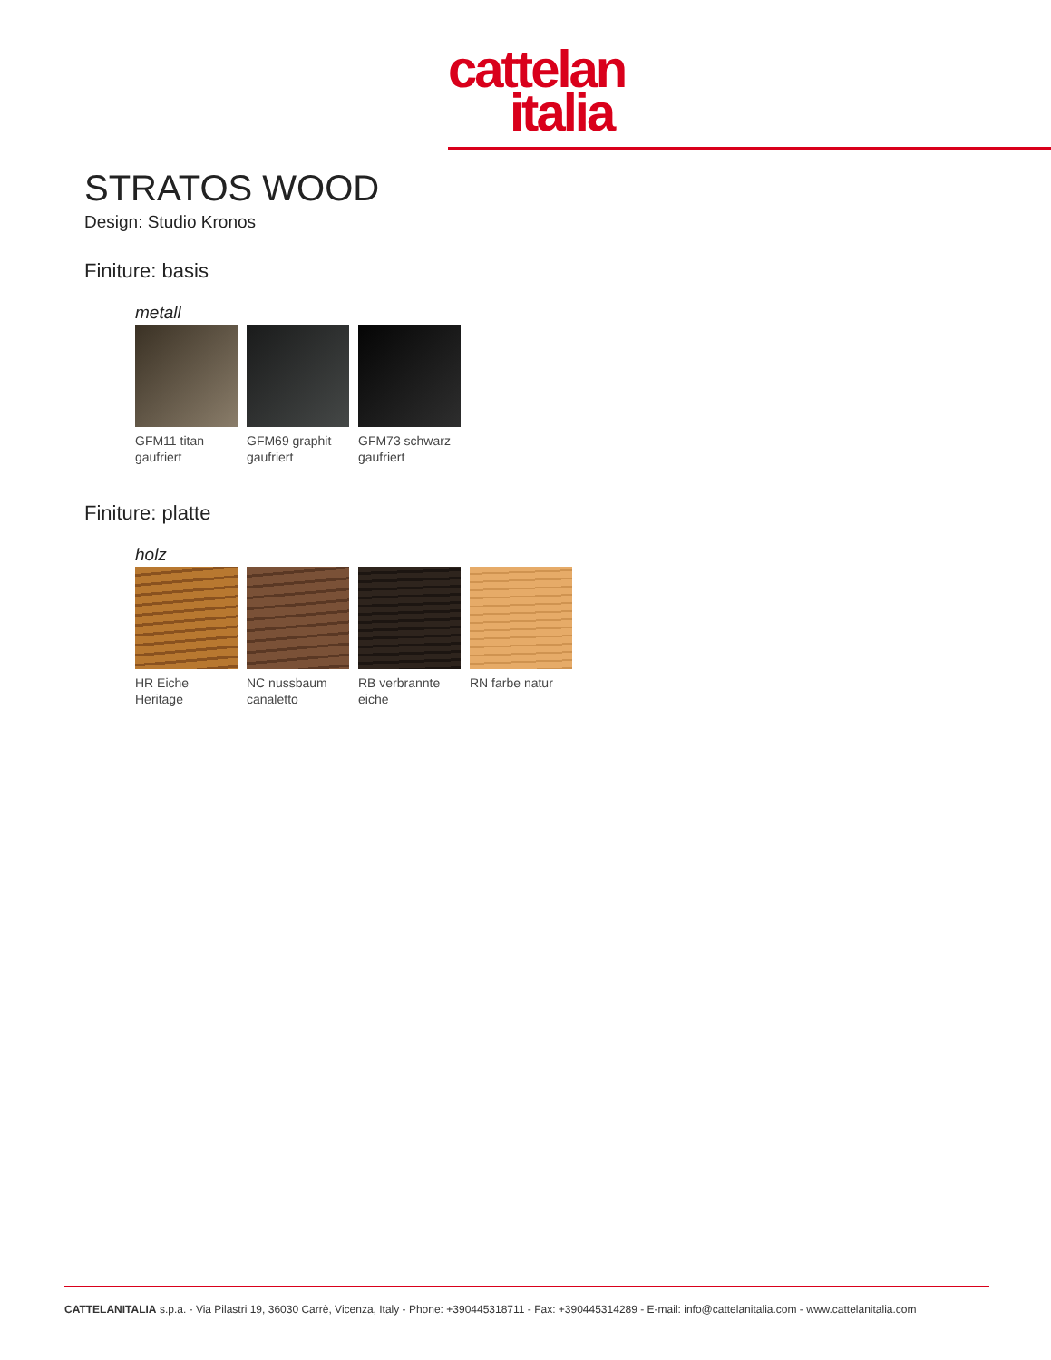cattelan
italia
STRATOS WOOD
Design: Studio Kronos
Finiture: basis
metall
GFM11 titan gaufriert
GFM69 graphit gaufriert
GFM73 schwarz gaufriert
Finiture: platte
holz
HR Eiche Heritage
NC nussbaum canaletto
RB verbrannte eiche
RN farbe natur
CATTELANITALIA s.p.a. - Via Pilastri 19, 36030 Carrè, Vicenza, Italy - Phone: +390445318711 - Fax: +390445314289 - E-mail: info@cattelanitalia.com - www.cattelanitalia.com